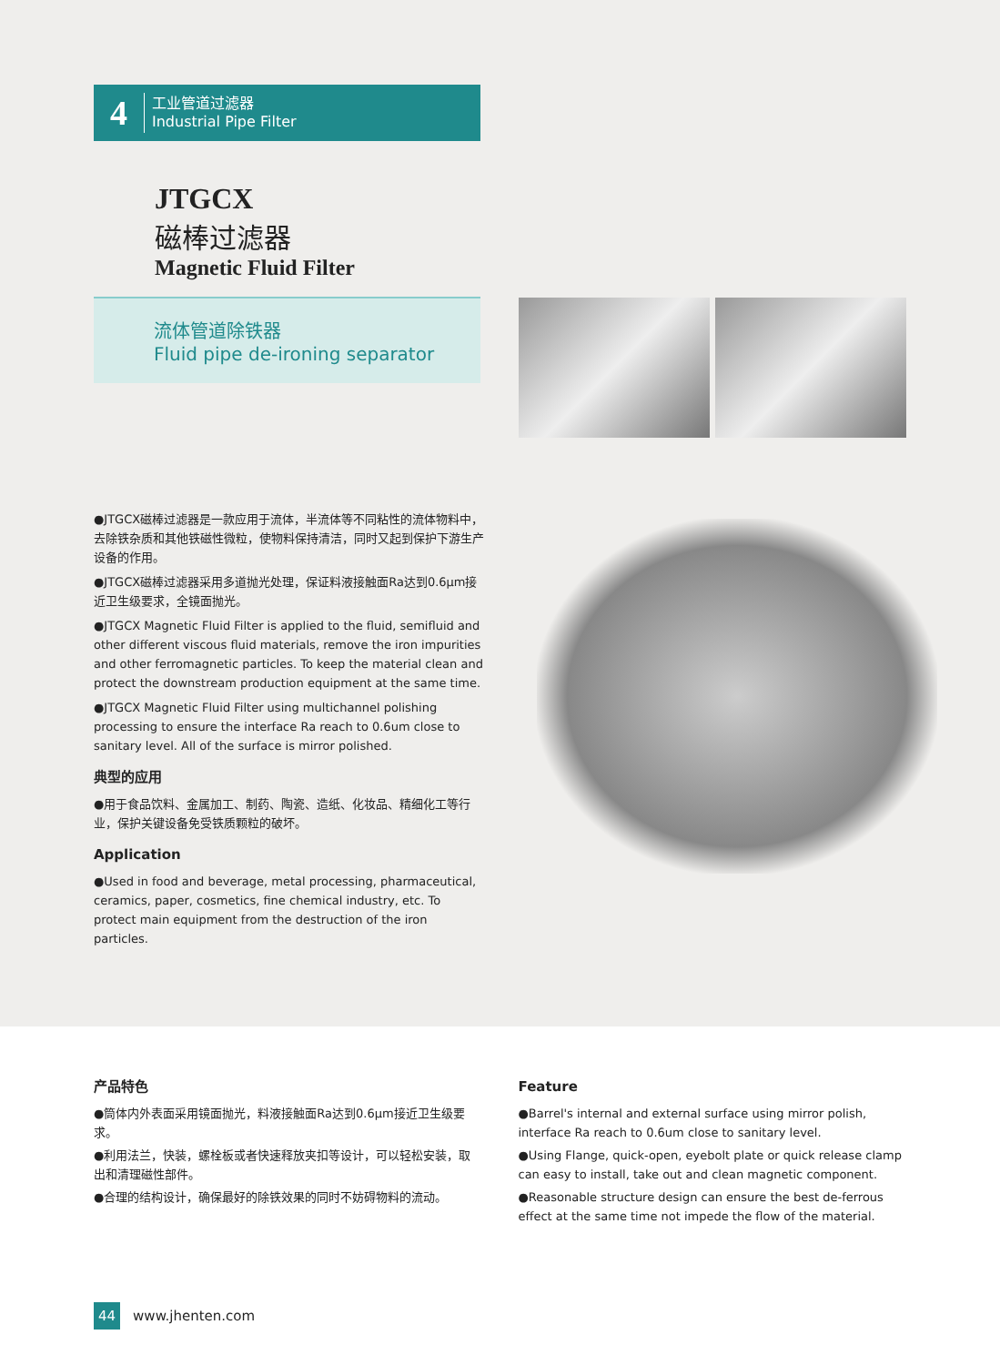4
工业管道过滤器
Industrial Pipe Filter
JTGCX
磁棒过滤器
Magnetic Fluid Filter
流体管道除铁器
Fluid pipe de-ironing separator
●JTGCX磁棒过滤器是一款应用于流体，半流体等不同粘性的流体物料中，去除铁杂质和其他铁磁性微粒，使物料保持清洁，同时又起到保护下游生产设备的作用。
●JTGCX磁棒过滤器采用多道抛光处理，保证料液接触面Ra达到0.6μm接近卫生级要求，全镜面抛光。
●JTGCX Magnetic Fluid Filter is applied to the fluid, semifluid and other different viscous fluid materials, remove the iron impurities and other ferromagnetic particles. To keep the material clean and protect the downstream production equipment at the same time.
●JTGCX Magnetic Fluid Filter using multichannel polishing processing to ensure the interface Ra reach to 0.6um close to sanitary level. All of the surface is mirror polished.
典型的应用
●用于食品饮料、金属加工、制药、陶瓷、造纸、化妆品、精细化工等行业，保护关键设备免受铁质颗粒的破坏。
Application
●Used in food and beverage, metal processing, pharmaceutical, ceramics, paper, cosmetics, fine chemical industry, etc. To protect main equipment from the destruction of the iron particles.
产品特色
●筒体内外表面采用镜面抛光，料液接触面Ra达到0.6μm接近卫生级要求。
●利用法兰，快装，螺栓板或者快速释放夹扣等设计，可以轻松安装，取出和清理磁性部件。
●合理的结构设计，确保最好的除铁效果的同时不妨碍物料的流动。
Feature
●Barrel's internal and external surface using mirror polish, interface Ra reach to 0.6um close to sanitary level.
●Using Flange, quick-open, eyebolt plate or quick release clamp can easy to install, take out and clean magnetic component.
●Reasonable structure design can ensure the best de-ferrous effect at the same time not impede the flow of the material.
44 www.jhenten.com